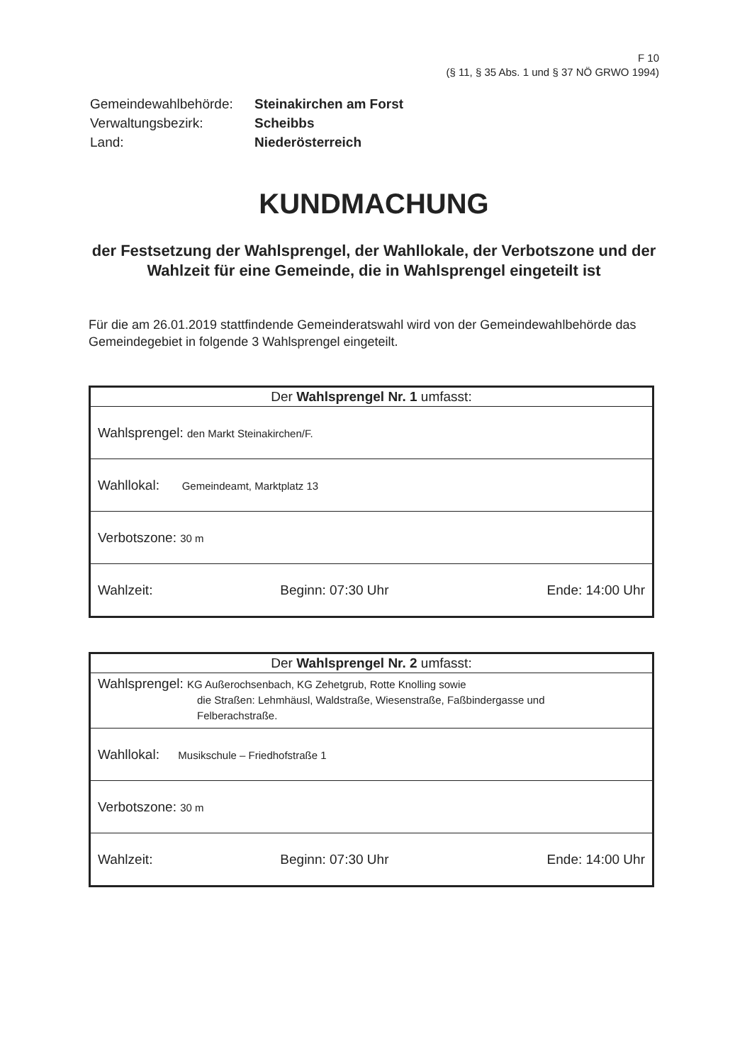F 10
(§ 11, § 35 Abs. 1 und § 37 NÖ GRWO 1994)
| Gemeindewahlbehörde: | Steinakirchen am Forst |
| Verwaltungsbezirk: | Scheibbs |
| Land: | Niederösterreich |
KUNDMACHUNG
der Festsetzung der Wahlsprengel, der Wahllokale, der Verbotszone und der Wahlzeit für eine Gemeinde, die in Wahlsprengel eingeteilt ist
Für die am 26.01.2019 stattfindende Gemeinderatswahl wird von der Gemeindewahlbehörde das Gemeindegebiet in folgende 3 Wahlsprengel eingeteilt.
| Der Wahlsprengel Nr. 1 umfasst: |
| --- |
| Wahlsprengel: den Markt Steinakirchen/F. |
| Wahllokal: Gemeindeamt, Marktplatz 13 |
| Verbotszone: 30 m |
| Wahlzeit: Beginn: 07:30 Uhr Ende: 14:00 Uhr |
| Der Wahlsprengel Nr. 2 umfasst: |
| --- |
| Wahlsprengel: KG Außerochsenbach, KG Zehetgrub, Rotte Knolling sowie die Straßen: Lehmhäusl, Waldstraße, Wiesenstraße, Faßbindergasse und Felberachstraße. |
| Wahllokal: Musikschule – Friedhofstraße 1 |
| Verbotszone: 30 m |
| Wahlzeit: Beginn: 07:30 Uhr Ende: 14:00 Uhr |